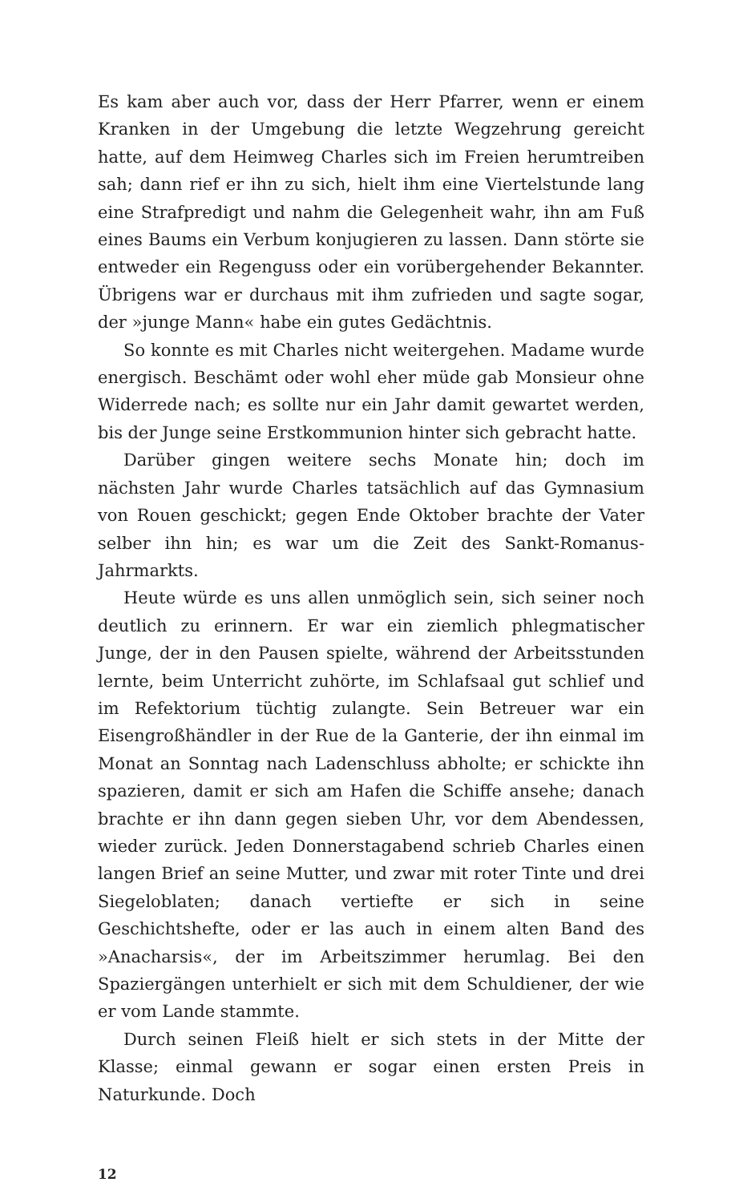Es kam aber auch vor, dass der Herr Pfarrer, wenn er einem Kranken in der Umgebung die letzte Wegzehrung gereicht hatte, auf dem Heimweg Charles sich im Freien herumtreiben sah; dann rief er ihn zu sich, hielt ihm eine Viertelstunde lang eine Strafpredigt und nahm die Gelegenheit wahr, ihn am Fuß eines Baums ein Verbum konjugieren zu lassen. Dann störte sie entweder ein Regenguss oder ein vorübergehender Bekannter. Übrigens war er durchaus mit ihm zufrieden und sagte sogar, der »junge Mann« habe ein gutes Gedächtnis.
So konnte es mit Charles nicht weitergehen. Madame wurde energisch. Beschämt oder wohl eher müde gab Monsieur ohne Widerrede nach; es sollte nur ein Jahr damit gewartet werden, bis der Junge seine Erstkommunion hinter sich gebracht hatte.
Darüber gingen weitere sechs Monate hin; doch im nächsten Jahr wurde Charles tatsächlich auf das Gymnasium von Rouen geschickt; gegen Ende Oktober brachte der Vater selber ihn hin; es war um die Zeit des Sankt-Romanus-Jahrmarkts.
Heute würde es uns allen unmöglich sein, sich seiner noch deutlich zu erinnern. Er war ein ziemlich phlegmatischer Junge, der in den Pausen spielte, während der Arbeitsstunden lernte, beim Unterricht zuhörte, im Schlafsaal gut schlief und im Refektorium tüchtig zulangte. Sein Betreuer war ein Eisengroßhändler in der Rue de la Ganterie, der ihn einmal im Monat an Sonntag nach Ladenschluss abholte; er schickte ihn spazieren, damit er sich am Hafen die Schiffe ansehe; danach brachte er ihn dann gegen sieben Uhr, vor dem Abendessen, wieder zurück. Jeden Donnerstagabend schrieb Charles einen langen Brief an seine Mutter, und zwar mit roter Tinte und drei Siegeloblaten; danach vertiefte er sich in seine Geschichtshefte, oder er las auch in einem alten Band des »Anacharsis«, der im Arbeitszimmer herumlag. Bei den Spaziergängen unterhielt er sich mit dem Schuldiener, der wie er vom Lande stammte.
Durch seinen Fleiß hielt er sich stets in der Mitte der Klasse; einmal gewann er sogar einen ersten Preis in Naturkunde. Doch
12